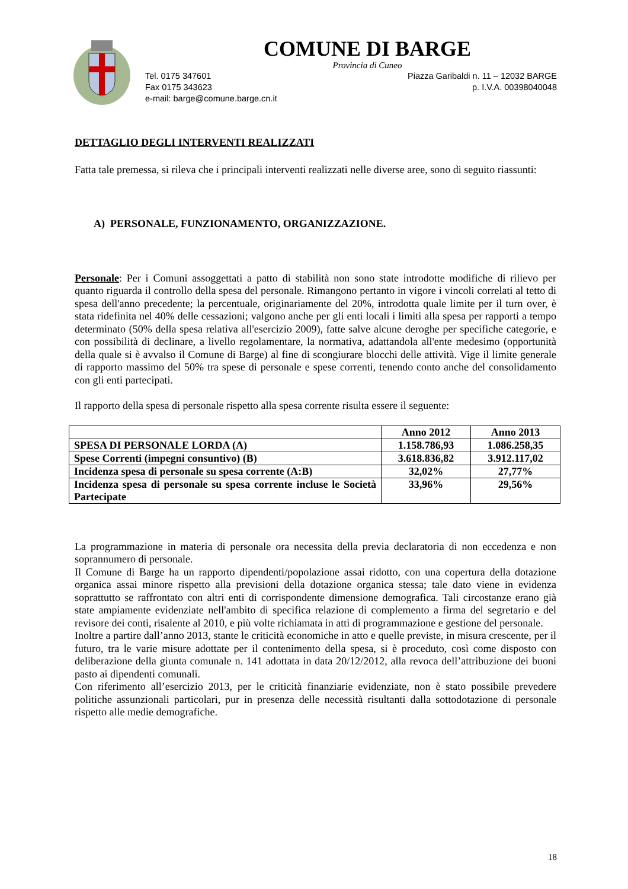COMUNE DI BARGE
Provincia di Cuneo
Tel. 0175 347601 Piazza Garibaldi n. 11 – 12032 BARGE
Fax 0175 343623 p. I.V.A. 00398040048
e-mail: barge@comune.barge.cn.it
DETTAGLIO DEGLI INTERVENTI REALIZZATI
Fatta tale premessa, si rileva che i principali interventi realizzati nelle diverse aree, sono di seguito riassunti:
A) PERSONALE, FUNZIONAMENTO, ORGANIZZAZIONE.
Personale: Per i Comuni assoggettati a patto di stabilità non sono state introdotte modifiche di rilievo per quanto riguarda il controllo della spesa del personale. Rimangono pertanto in vigore i vincoli correlati al tetto di spesa dell'anno precedente; la percentuale, originariamente del 20%, introdotta quale limite per il turn over, è stata ridefinita nel 40% delle cessazioni; valgono anche per gli enti locali i limiti alla spesa per rapporti a tempo determinato (50% della spesa relativa all'esercizio 2009), fatte salve alcune deroghe per specifiche categorie, e con possibilità di declinare, a livello regolamentare, la normativa, adattandola all'ente medesimo (opportunità della quale si è avvalso il Comune di Barge) al fine di scongiurare blocchi delle attività. Vige il limite generale di rapporto massimo del 50% tra spese di personale e spese correnti, tenendo conto anche del consolidamento con gli enti partecipati.
Il rapporto della spesa di personale rispetto alla spesa corrente risulta essere il seguente:
| | Anno 2012 | Anno 2013 |
| --- | --- | --- |
| SPESA DI PERSONALE LORDA (A) | 1.158.786,93 | 1.086.258,35 |
| Spese Correnti (impegni consuntivo) (B) | 3.618.836,82 | 3.912.117,02 |
| Incidenza spesa di personale su spesa corrente (A:B) | 32,02% | 27,77% |
| Incidenza spesa di personale su spesa corrente incluse le Società Partecipate | 33,96% | 29,56% |
La programmazione in materia di personale ora necessita della previa declaratoria di non eccedenza e non soprannumero di personale.
Il Comune di Barge ha un rapporto dipendenti/popolazione assai ridotto, con una copertura della dotazione organica assai minore rispetto alla previsioni della dotazione organica stessa; tale dato viene in evidenza soprattutto se raffrontato con altri enti di corrispondente dimensione demografica. Tali circostanze erano già state ampiamente evidenziate nell'ambito di specifica relazione di complemento a firma del segretario e del revisore dei conti, risalente al 2010, e più volte richiamata in atti di programmazione e gestione del personale.
Inoltre a partire dall’anno 2013, stante le criticità economiche in atto e quelle previste, in misura crescente, per il futuro, tra le varie misure adottate per il contenimento della spesa, si è proceduto, così come disposto con deliberazione della giunta comunale n. 141 adottata in data 20/12/2012, alla revoca dell’attribuzione dei buoni pasto ai dipendenti comunali.
Con riferimento all’esercizio 2013, per le criticità finanziarie evidenziate, non è stato possibile prevedere politiche assunzionali particolari, pur in presenza delle necessità risultanti dalla sottodotazione di personale rispetto alle medie demografiche.
18